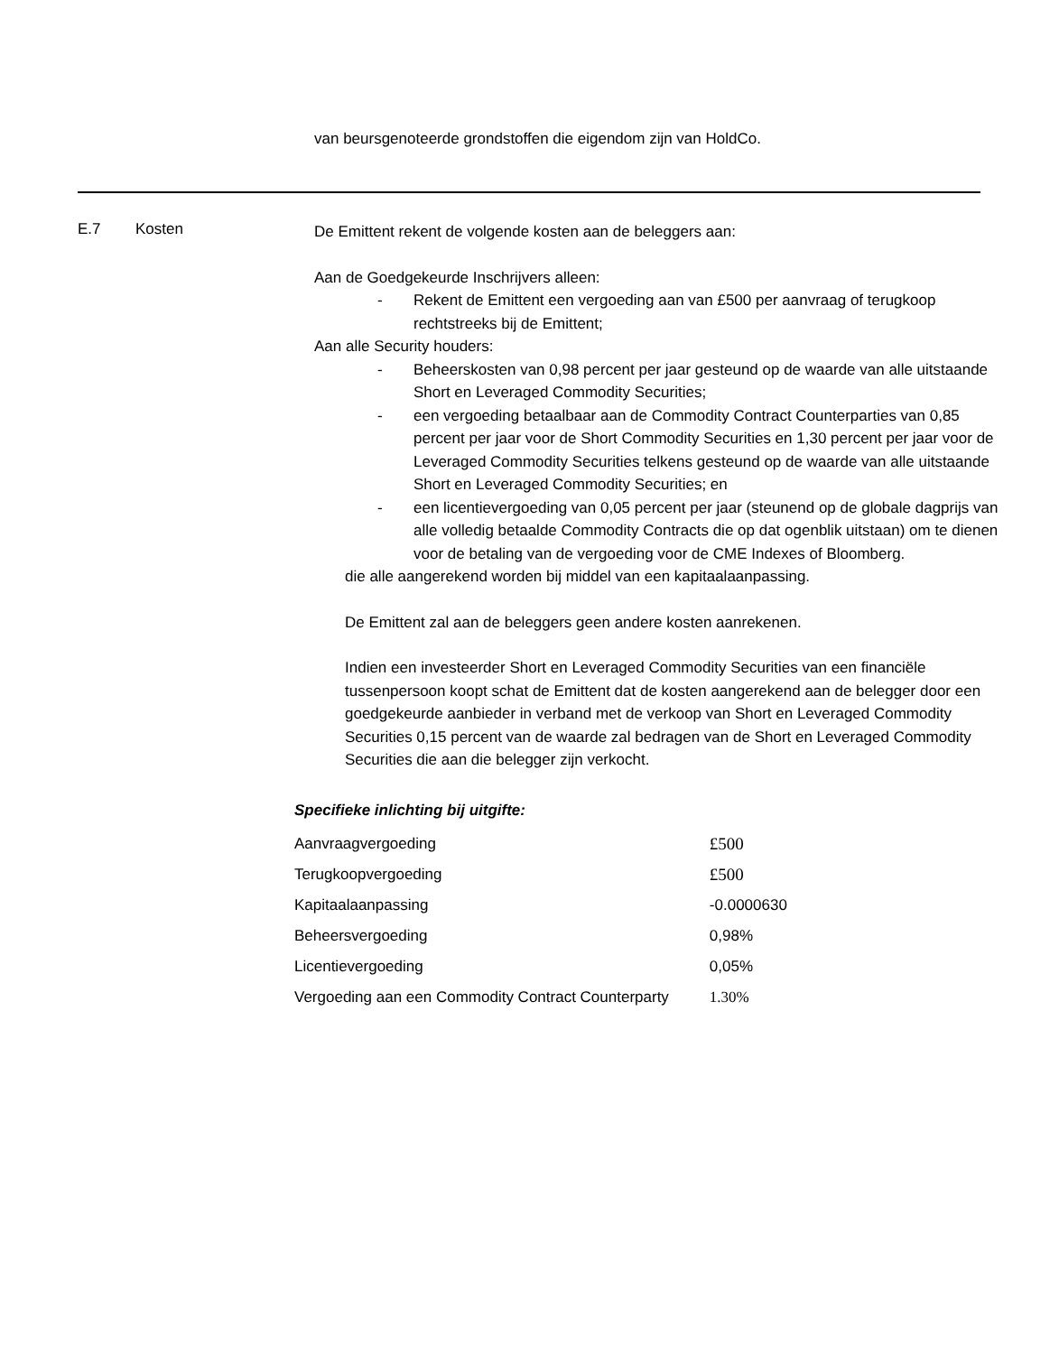van beursgenoteerde grondstoffen die eigendom zijn van HoldCo.
E.7 Kosten
De Emittent rekent de volgende kosten aan de beleggers aan:
Aan de Goedgekeurde Inschrijvers alleen:
- Rekent de Emittent een vergoeding aan van £500 per aanvraag of terugkoop rechtstreeks bij de Emittent;
Aan alle Security houders:
- Beheerskosten van 0,98 percent per jaar gesteund op de waarde van alle uitstaande Short en Leveraged Commodity Securities;
- een vergoeding betaalbaar aan de Commodity Contract Counterparties van 0,85 percent per jaar voor de Short Commodity Securities en 1,30 percent per jaar voor de Leveraged Commodity Securities telkens gesteund op de waarde van alle uitstaande Short en Leveraged Commodity Securities; en
- een licentievergoeding van 0,05 percent per jaar (steunend op de globale dagprijs van alle volledig betaalde Commodity Contracts die op dat ogenblik uitstaan) om te dienen voor de betaling van de vergoeding voor de CME Indexes of Bloomberg.
die alle aangerekend worden bij middel van een kapitaalaanpassing.
De Emittent zal aan de beleggers geen andere kosten aanrekenen.
Indien een investeerder Short en Leveraged Commodity Securities van een financiële tussenpersoon koopt schat de Emittent dat de kosten aangerekend aan de belegger door een goedgekeurde aanbieder in verband met de verkoop van Short en Leveraged Commodity Securities 0,15 percent van de waarde zal bedragen van de Short en Leveraged Commodity Securities die aan die belegger zijn verkocht.
Specifieke inlichting bij uitgifte:
| Aanvraagvergoeding | £500 |
| Terugkoopvergoeding | £500 |
| Kapitaalaanpassing | -0.0000630 |
| Beheersvergoeding | 0,98% |
| Licentievergoeding | 0,05% |
| Vergoeding aan een Commodity Contract Counterparty | 1.30% |